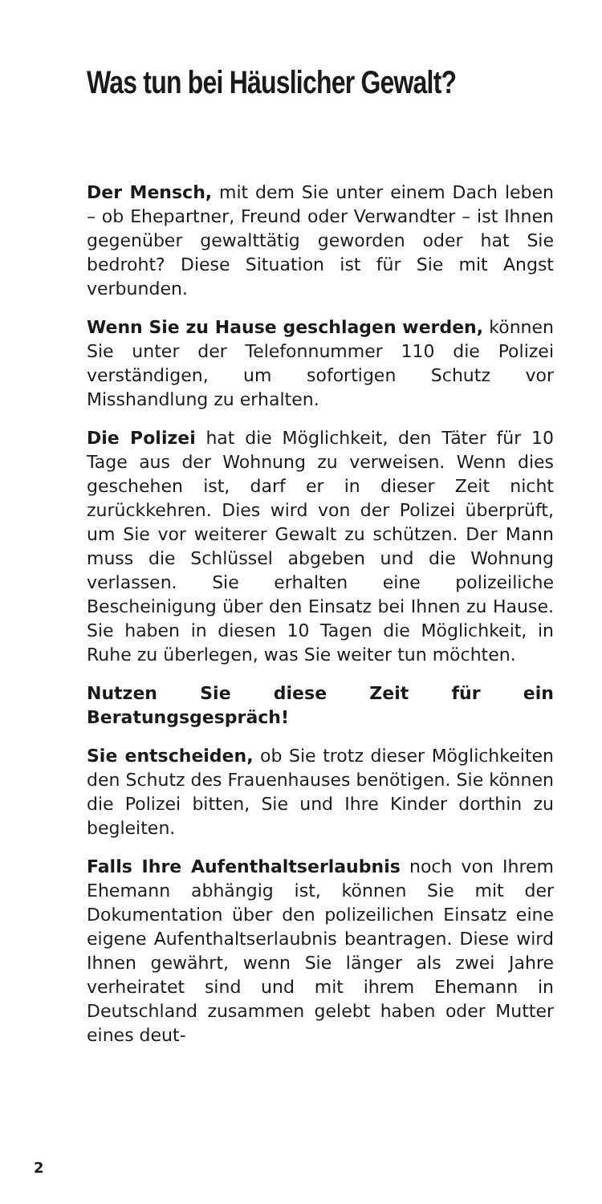Was tun bei Häuslicher Gewalt?
Der Mensch, mit dem Sie unter einem Dach leben – ob Ehepartner, Freund oder Verwandter – ist Ihnen gegenüber gewalttätig geworden oder hat Sie bedroht? Diese Situation ist für Sie mit Angst verbunden.
Wenn Sie zu Hause geschlagen werden, können Sie unter der Telefonnummer 110 die Polizei verständigen, um sofortigen Schutz vor Misshandlung zu erhalten.
Die Polizei hat die Möglichkeit, den Täter für 10 Tage aus der Wohnung zu verweisen. Wenn dies geschehen ist, darf er in dieser Zeit nicht zurückkehren. Dies wird von der Polizei überprüft, um Sie vor weiterer Gewalt zu schützen. Der Mann muss die Schlüssel abgeben und die Wohnung verlassen. Sie erhalten eine polizeiliche Bescheinigung über den Einsatz bei Ihnen zu Hause. Sie haben in diesen 10 Tagen die Möglichkeit, in Ruhe zu überlegen, was Sie weiter tun möchten.
Nutzen Sie diese Zeit für ein Beratungsgespräch!
Sie entscheiden, ob Sie trotz dieser Möglichkeiten den Schutz des Frauenhauses benötigen. Sie können die Polizei bitten, Sie und Ihre Kinder dorthin zu begleiten.
Falls Ihre Aufenthaltserlaubnis noch von Ihrem Ehemann abhängig ist, können Sie mit der Dokumentation über den polizeilichen Einsatz eine eigene Aufenthaltserlaubnis beantragen. Diese wird Ihnen gewährt, wenn Sie länger als zwei Jahre verheiratet sind und mit ihrem Ehemann in Deutschland zusammen gelebt haben oder Mutter eines deut-
2